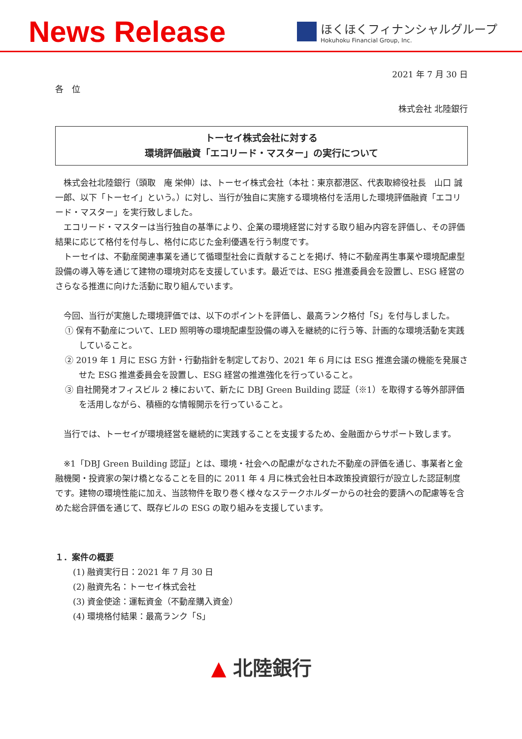News Release
ほくほくフィナンシャルグループ
Hokuhoku Financial Group, Inc.
2021 年 7 月 30 日
各　位
株式会社 北陸銀行
トーセイ株式会社に対する
環境評価融資「エコリード・マスター」の実行について
株式会社北陸銀行（頭取　庵 栄伸）は、トーセイ株式会社（本社：東京都港区、代表取締役社長　山口 誠一郎、以下「トーセイ」という。）に対し、当行が独自に実施する環境格付を活用した環境評価融資「エコリード・マスター」を実行致しました。
エコリード・マスターは当行独自の基準により、企業の環境経営に対する取り組み内容を評価し、その評価結果に応じて格付を付与し、格付に応じた金利優遇を行う制度です。
トーセイは、不動産関連事業を通じて循環型社会に貢献することを掲げ、特に不動産再生事業や環境配慮型設備の導入等を通じて建物の環境対応を支援しています。最近では、ESG 推進委員会を設置し、ESG 経営のさらなる推進に向けた活動に取り組んでいます。
今回、当行が実施した環境評価では、以下のポイントを評価し、最高ランク格付「S」を付与しました。
① 保有不動産について、LED 照明等の環境配慮型設備の導入を継続的に行う等、計画的な環境活動を実践していること。
② 2019 年 1 月に ESG 方針・行動指針を制定しており、2021 年 6 月には ESG 推進会議の機能を発展させた ESG 推進委員会を設置し、ESG 経営の推進強化を行っていること。
③ 自社開発オフィスビル 2 棟において、新たに DBJ Green Building 認証（※1）を取得する等外部評価を活用しながら、積極的な情報開示を行っていること。
当行では、トーセイが環境経営を継続的に実践することを支援するため、金融面からサポート致します。
※1「DBJ Green Building 認証」とは、環境・社会への配慮がなされた不動産の評価を通じ、事業者と金融機関・投資家の架け橋となることを目的に 2011 年 4 月に株式会社日本政策投資銀行が設立した認証制度です。建物の環境性能に加え、当該物件を取り巻く様々なステークホルダーからの社会的要請への配慮等を含めた総合評価を通じて、既存ビルの ESG の取り組みを支援しています。
１．案件の概要
(1) 融資実行日：2021 年 7 月 30 日
(2) 融資先名：トーセイ株式会社
(3) 資金使途：運転資金（不動産購入資金）
(4) 環境格付結果：最高ランク「S」
▲ 北陸銀行